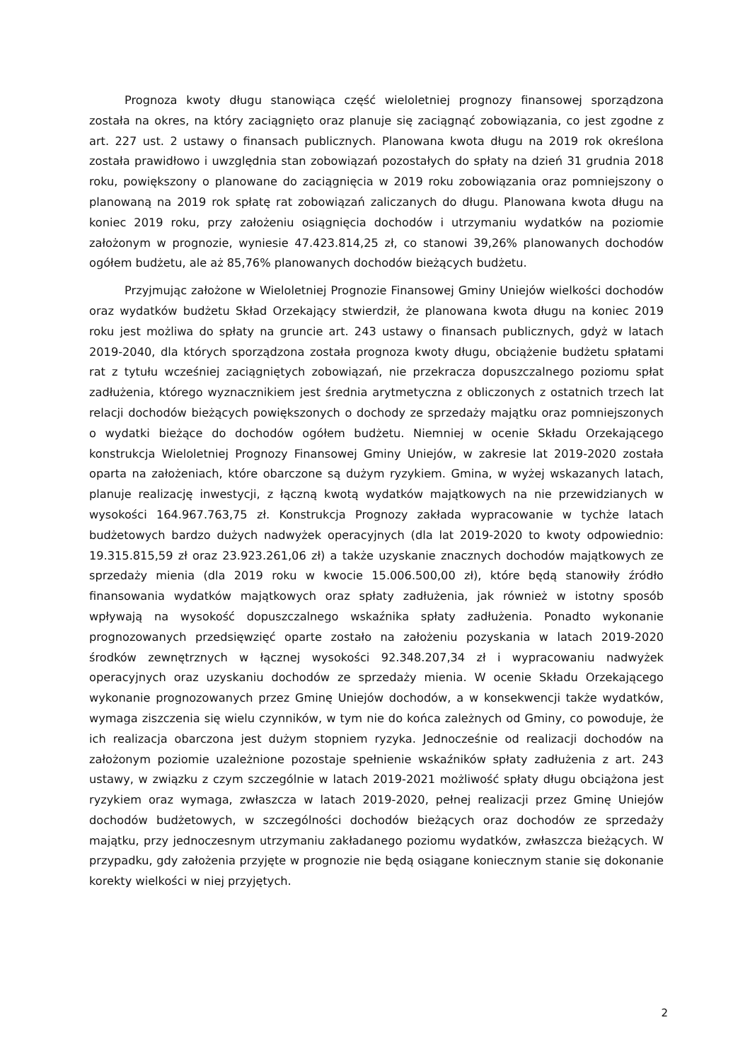Prognoza kwoty długu stanowiąca część wieloletniej prognozy finansowej sporządzona została na okres, na który zaciągnięto oraz planuje się zaciągnąć zobowiązania, co jest zgodne z art. 227 ust. 2 ustawy o finansach publicznych. Planowana kwota długu na 2019 rok określona została prawidłowo i uwzględnia stan zobowiązań pozostałych do spłaty na dzień 31 grudnia 2018 roku, powiększony o planowane do zaciągnięcia w 2019 roku zobowiązania oraz pomniejszony o planowaną na 2019 rok spłatę rat zobowiązań zaliczanych do długu. Planowana kwota długu na koniec 2019 roku, przy założeniu osiągnięcia dochodów i utrzymaniu wydatków na poziomie założonym w prognozie, wyniesie 47.423.814,25 zł, co stanowi 39,26% planowanych dochodów ogółem budżetu, ale aż 85,76% planowanych dochodów bieżących budżetu.
Przyjmując założone w Wieloletniej Prognozie Finansowej Gminy Uniejów wielkości dochodów oraz wydatków budżetu Skład Orzekający stwierdził, że planowana kwota długu na koniec 2019 roku jest możliwa do spłaty na gruncie art. 243 ustawy o finansach publicznych, gdyż w latach 2019-2040, dla których sporządzona została prognoza kwoty długu, obciążenie budżetu spłatami rat z tytułu wcześniej zaciągniętych zobowiązań, nie przekracza dopuszczalnego poziomu spłat zadłużenia, którego wyznacznikiem jest średnia arytmetyczna z obliczonych z ostatnich trzech lat relacji dochodów bieżących powiększonych o dochody ze sprzedaży majątku oraz pomniejszonych o wydatki bieżące do dochodów ogółem budżetu. Niemniej w ocenie Składu Orzekającego konstrukcja Wieloletniej Prognozy Finansowej Gminy Uniejów, w zakresie lat 2019-2020 została oparta na założeniach, które obarczone są dużym ryzykiem. Gmina, w wyżej wskazanych latach, planuje realizację inwestycji, z łączną kwotą wydatków majątkowych na nie przewidzianych w wysokości 164.967.763,75 zł. Konstrukcja Prognozy zakłada wypracowanie w tychże latach budżetowych bardzo dużych nadwyżek operacyjnych (dla lat 2019-2020 to kwoty odpowiednio: 19.315.815,59 zł oraz 23.923.261,06 zł) a także uzyskanie znacznych dochodów majątkowych ze sprzedaży mienia (dla 2019 roku w kwocie 15.006.500,00 zł), które będą stanowiły źródło finansowania wydatków majątkowych oraz spłaty zadłużenia, jak również w istotny sposób wpływają na wysokość dopuszczalnego wskaźnika spłaty zadłużenia. Ponadto wykonanie prognozowanych przedsięwzięć oparte zostało na założeniu pozyskania w latach 2019-2020 środków zewnętrznych w łącznej wysokości 92.348.207,34 zł i wypracowaniu nadwyżek operacyjnych oraz uzyskaniu dochodów ze sprzedaży mienia. W ocenie Składu Orzekającego wykonanie prognozowanych przez Gminę Uniejów dochodów, a w konsekwencji także wydatków, wymaga ziszczenia się wielu czynników, w tym nie do końca zależnych od Gminy, co powoduje, że ich realizacja obarczona jest dużym stopniem ryzyka. Jednocześnie od realizacji dochodów na założonym poziomie uzależnione pozostaje spełnienie wskaźników spłaty zadłużenia z art. 243 ustawy, w związku z czym szczególnie w latach 2019-2021 możliwość spłaty długu obciążona jest ryzykiem oraz wymaga, zwłaszcza w latach 2019-2020, pełnej realizacji przez Gminę Uniejów dochodów budżetowych, w szczególności dochodów bieżących oraz dochodów ze sprzedaży majątku, przy jednoczesnym utrzymaniu zakładanego poziomu wydatków, zwłaszcza bieżących. W przypadku, gdy założenia przyjęte w prognozie nie będą osiągane koniecznym stanie się dokonanie korekty wielkości w niej przyjętych.
2